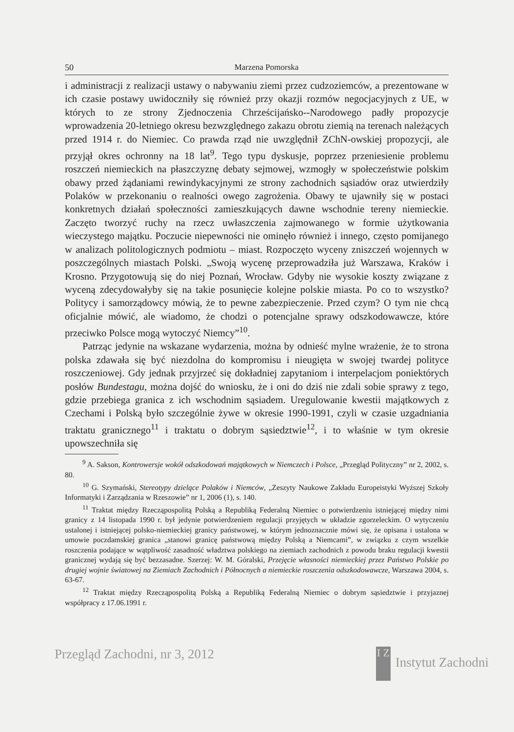50 Marzena Pomorska
i administracji z realizacji ustawy o nabywaniu ziemi przez cudzoziemców, a prezentowane w ich czasie postawy uwidoczniły się również przy okazji rozmów negocjacyjnych z UE, w których to ze strony Zjednoczenia Chrześcijańsko--Narodowego padły propozycje wprowadzenia 20-letniego okresu bezwzględnego zakazu obrotu ziemią na terenach należących przed 1914 r. do Niemiec. Co prawda rząd nie uwzględnił ZChN-owskiej propozycji, ale przyjął okres ochronny na 18 lat<sup>9</sup>. Tego typu dyskusje, poprzez przeniesienie problemu roszczeń niemieckich na płaszczyznę debaty sejmowej, wzmogły w społeczeństwie polskim obawy przed żądaniami rewindykacyjnymi ze strony zachodnich sąsiadów oraz utwierdziły Polaków w przekonaniu o realności owego zagrożenia. Obawy te ujawniły się w postaci konkretnych działań społeczności zamieszkujących dawne wschodnie tereny niemieckie. Zaczęto tworzyć ruchy na rzecz uwłaszczenia zajmowanego w formie użytkowania wieczystego majątku. Poczucie niepewności nie ominęło również i innego, często pomijanego w analizach politologicznych podmiotu – miast. Rozpoczęto wyceny zniszczeń wojennych w poszczególnych miastach Polski. „Swoją wycenę przeprowadziła już Warszawa, Kraków i Krosno. Przygotowują się do niej Poznań, Wrocław. Gdyby nie wysokie koszty związane z wyceną zdecydowałyby się na takie posunięcie kolejne polskie miasta. Po co to wszystko? Politycy i samorządowcy mówią, że to pewne zabezpieczenie. Przed czym? O tym nie chcą oficjalnie mówić, ale wiadomo, że chodzi o potencjalne sprawy odszkodowawcze, które przeciwko Polsce mogą wytoczyć Niemcy”<sup>10</sup>.
Patrząc jedynie na wskazane wydarzenia, można by odnieść mylne wrażenie, że to strona polska zdawała się być niezdolna do kompromisu i nieugięta w swojej twardej polityce roszczeniowej. Gdy jednak przyjrzeć się dokładniej zapytaniom i interpelacjom poniektórych posłów Bundestagu, można dojść do wniosku, że i oni do dziś nie zdali sobie sprawy z tego, gdzie przebiega granica z ich wschodnim sąsiadem. Uregulowanie kwestii majątkowych z Czechami i Polską było szczególnie żywe w okresie 1990-1991, czyli w czasie uzgadniania traktatu granicznego<sup>11</sup> i traktatu o dobrym sąsiedztwie<sup>12</sup>, i to właśnie w tym okresie upowszechniła się
<sup>9</sup> A. Sakson, Kontrowersje wokół odszkodowań majątkowych w Niemczech i Polsce, „Przegląd Polityczny” nr 2, 2002, s. 80.
<sup>10</sup> G. Szymański, Stereotypy dzielące Polaków i Niemców, „Zeszyty Naukowe Zakładu Europeistyki Wyższej Szkoły Informatyki i Zarządzania w Rzeszowie” nr 1, 2006 (1), s. 140.
<sup>11</sup> Traktat między Rzecząpospolitą Polską a Republiką Federalną Niemiec o potwierdzeniu istniejącej między nimi granicy z 14 listopada 1990 r. był jedynie potwierdzeniem regulacji przyjętych w układzie zgorzeleckim. O wytyczeniu ustalonej i istniejącej polsko-niemieckiej granicy państwowej, w którym jednoznacznie mówi się, że opisana i ustalona w umowie poczdamskiej granica „stanowi granicę państwową między Polską a Niemcami”, w związku z czym wszelkie roszczenia podające w wątpliwość zasadność władztwa polskiego na ziemiach zachodnich z powodu braku regulacji kwestii granicznej wydają się być bezzasadne. Szerzej: W. M. Góralski, Przejęcie własności niemieckiej przez Państwo Polskie po drugiej wojnie światowej na Ziemiach Zachodnich i Północnych a niemieckie roszczenia odszkodowawcze, Warszawa 2004, s. 63-67.
<sup>12</sup> Traktat między Rzecząpospolitą Polską a Republiką Federalną Niemiec o dobrym sąsiedztwie i przyjaznej współpracy z 17.06.1991 r.
Przegląd Zachodni, nr 3, 2012 I Z Instytut Zachodni